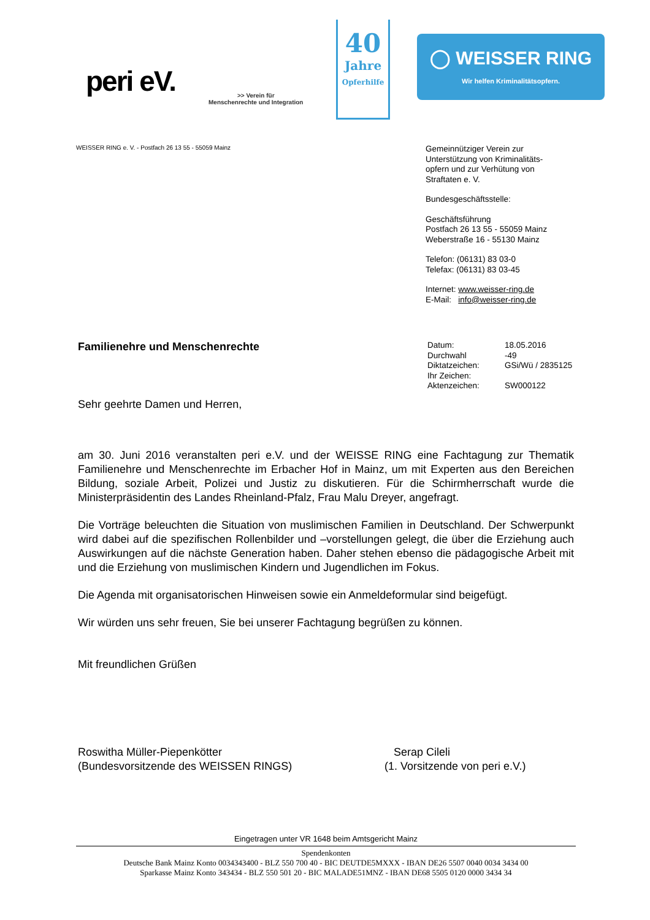peri eV.
>> Verein für
Menschenrechte und Integration
40
Jahre
Opferhilfe
◯ WEISSER RING
Wir helfen Kriminalitätsopfern.
WEISSER RING e. V. - Postfach 26 13 55 - 55059 Mainz
Gemeinnütziger Verein zur
Unterstützung von Kriminalitäts-
opfern und zur Verhütung von
Straftaten e. V.
Bundesgeschäftsstelle:
Geschäftsführung
Postfach 26 13 55 - 55059 Mainz
Weberstraße 16 - 55130 Mainz
Telefon: (06131) 83 03-0
Telefax: (06131) 83 03-45
Internet: www.weisser-ring.de
E-Mail: info@weisser-ring.de
Familienehre und Menschenrechte
| Datum: | 18.05.2016 |
| Durchwahl | -49 |
| Diktatzeichen: | GSi/Wü / 2835125 |
| Ihr Zeichen: | |
| Aktenzeichen: | SW000122 |
Sehr geehrte Damen und Herren,
am 30. Juni 2016 veranstalten peri e.V. und der WEISSE RING eine Fachtagung zur Thematik Familienehre und Menschenrechte im Erbacher Hof in Mainz, um mit Experten aus den Bereichen Bildung, soziale Arbeit, Polizei und Justiz zu diskutieren. Für die Schirmherrschaft wurde die Ministerpräsidentin des Landes Rheinland-Pfalz, Frau Malu Dreyer, angefragt.
Die Vorträge beleuchten die Situation von muslimischen Familien in Deutschland. Der Schwerpunkt wird dabei auf die spezifischen Rollenbilder und –vorstellungen gelegt, die über die Erziehung auch Auswirkungen auf die nächste Generation haben. Daher stehen ebenso die pädagogische Arbeit mit und die Erziehung von muslimischen Kindern und Jugendlichen im Fokus.
Die Agenda mit organisatorischen Hinweisen sowie ein Anmeldeformular sind beigefügt.
Wir würden uns sehr freuen, Sie bei unserer Fachtagung begrüßen zu können.
Mit freundlichen Grüßen
Roswitha Müller-Piepenkötter
(Bundesvorsitzende des WEISSEN RINGS)
Serap Cileli
(1. Vorsitzende von peri e.V.)
Eingetragen unter VR 1648 beim Amtsgericht Mainz
Spendenkonten
Deutsche Bank Mainz Konto 0034343400 - BLZ 550 700 40 - BIC DEUTDE5MXXX - IBAN DE26 5507 0040 0034 3434 00
Sparkasse Mainz Konto 343434 - BLZ 550 501 20 - BIC MALADE51MNZ - IBAN DE68 5505 0120 0000 3434 34